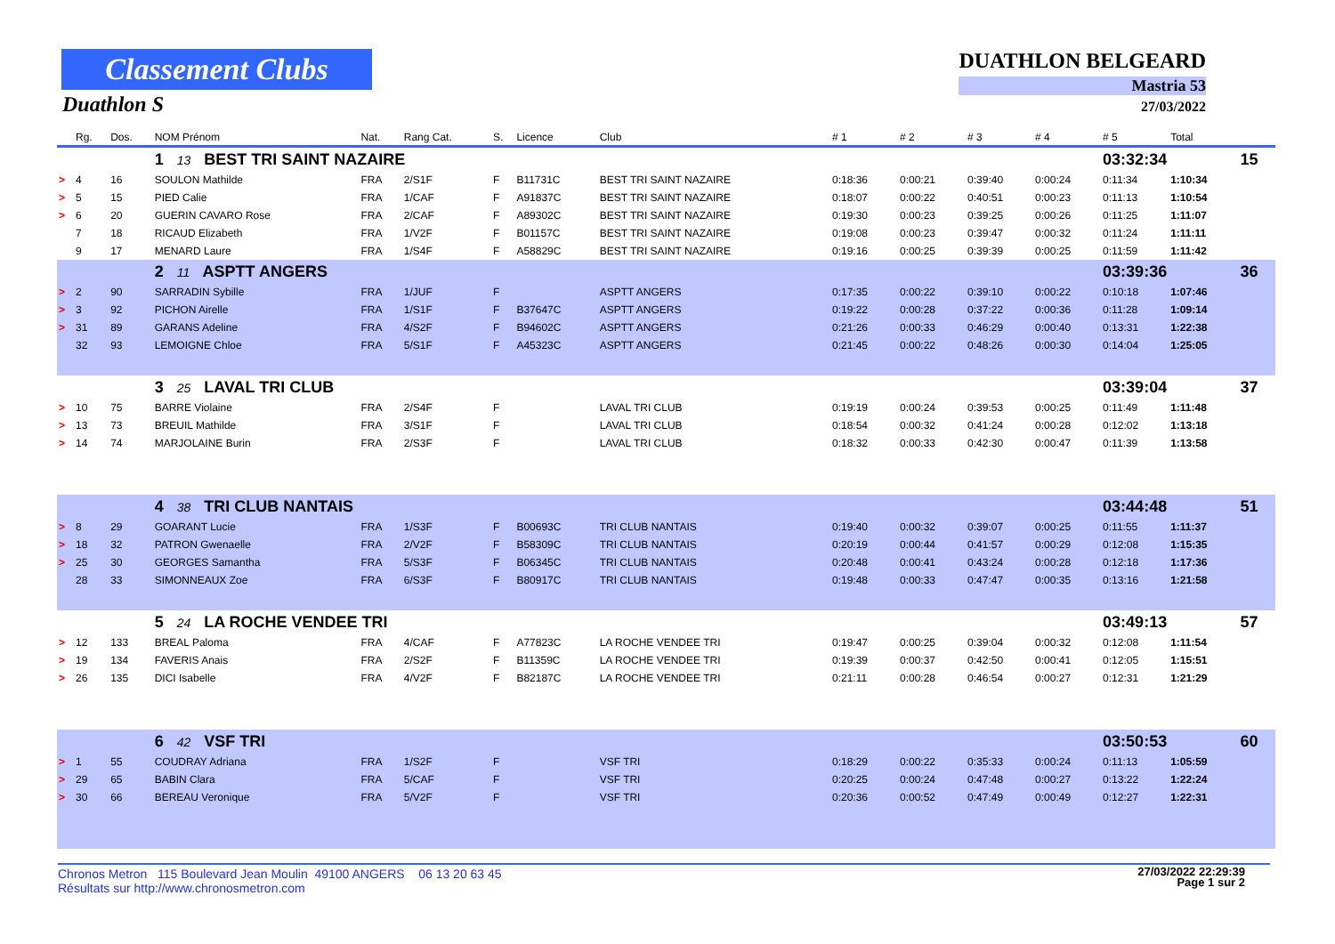Classement Clubs
Duathlon S
DUATHLON BELGEARD
Mastria 53
27/03/2022
| | Rg. | Dos. | NOM Prénom | Nat. | Rang Cat. | S. | Licence | Club | # 1 | # 2 | # 3 | # 4 | # 5 | Total | |
| --- | --- | --- | --- | --- | --- | --- | --- | --- | --- | --- | --- | --- | --- | --- | --- |
| | | | 1 13 BEST TRI SAINT NAZAIRE | | | | | | | | | | 03:32:34 | | 15 |
| > | 4 | 16 | SOULON Mathilde | FRA | 2/S1F | F | B11731C | BEST TRI SAINT NAZAIRE | 0:18:36 | 0:00:21 | 0:39:40 | 0:00:24 | 0:11:34 | 1:10:34 | |
| > | 5 | 15 | PIED Calie | FRA | 1/CAF | F | A91837C | BEST TRI SAINT NAZAIRE | 0:18:07 | 0:00:22 | 0:40:51 | 0:00:23 | 0:11:13 | 1:10:54 | |
| > | 6 | 20 | GUERIN CAVARO Rose | FRA | 2/CAF | F | A89302C | BEST TRI SAINT NAZAIRE | 0:19:30 | 0:00:23 | 0:39:25 | 0:00:26 | 0:11:25 | 1:11:07 | |
| | 7 | 18 | RICAUD Elizabeth | FRA | 1/V2F | F | B01157C | BEST TRI SAINT NAZAIRE | 0:19:08 | 0:00:23 | 0:39:47 | 0:00:32 | 0:11:24 | 1:11:11 | |
| | 9 | 17 | MENARD Laure | FRA | 1/S4F | F | A58829C | BEST TRI SAINT NAZAIRE | 0:19:16 | 0:00:25 | 0:39:39 | 0:00:25 | 0:11:59 | 1:11:42 | |
| | | | 2 11 ASPTT ANGERS | | | | | | | | | | 03:39:36 | | 36 |
| > | 2 | 90 | SARRADIN Sybille | FRA | 1/JUF | F | | ASPTT ANGERS | 0:17:35 | 0:00:22 | 0:39:10 | 0:00:22 | 0:10:18 | 1:07:46 | |
| > | 3 | 92 | PICHON Airelle | FRA | 1/S1F | F | B37647C | ASPTT ANGERS | 0:19:22 | 0:00:28 | 0:37:22 | 0:00:36 | 0:11:28 | 1:09:14 | |
| > | 31 | 89 | GARANS Adeline | FRA | 4/S2F | F | B94602C | ASPTT ANGERS | 0:21:26 | 0:00:33 | 0:46:29 | 0:00:40 | 0:13:31 | 1:22:38 | |
| | 32 | 93 | LEMOIGNE Chloe | FRA | 5/S1F | F | A45323C | ASPTT ANGERS | 0:21:45 | 0:00:22 | 0:48:26 | 0:00:30 | 0:14:04 | 1:25:05 | |
| | | | 3 25 LAVAL TRI CLUB | | | | | | | | | | 03:39:04 | | 37 |
| > | 10 | 75 | BARRE Violaine | FRA | 2/S4F | F | | LAVAL TRI CLUB | 0:19:19 | 0:00:24 | 0:39:53 | 0:00:25 | 0:11:49 | 1:11:48 | |
| > | 13 | 73 | BREUIL Mathilde | FRA | 3/S1F | F | | LAVAL TRI CLUB | 0:18:54 | 0:00:32 | 0:41:24 | 0:00:28 | 0:12:02 | 1:13:18 | |
| > | 14 | 74 | MARJOLAINE Burin | FRA | 2/S3F | F | | LAVAL TRI CLUB | 0:18:32 | 0:00:33 | 0:42:30 | 0:00:47 | 0:11:39 | 1:13:58 | |
| | | | 4 38 TRI CLUB NANTAIS | | | | | | | | | | 03:44:48 | | 51 |
| > | 8 | 29 | GOARANT Lucie | FRA | 1/S3F | F | B00693C | TRI CLUB NANTAIS | 0:19:40 | 0:00:32 | 0:39:07 | 0:00:25 | 0:11:55 | 1:11:37 | |
| > | 18 | 32 | PATRON Gwenaelle | FRA | 2/V2F | F | B58309C | TRI CLUB NANTAIS | 0:20:19 | 0:00:44 | 0:41:57 | 0:00:29 | 0:12:08 | 1:15:35 | |
| > | 25 | 30 | GEORGES Samantha | FRA | 5/S3F | F | B06345C | TRI CLUB NANTAIS | 0:20:48 | 0:00:41 | 0:43:24 | 0:00:28 | 0:12:18 | 1:17:36 | |
| | 28 | 33 | SIMONNEAUX Zoe | FRA | 6/S3F | F | B80917C | TRI CLUB NANTAIS | 0:19:48 | 0:00:33 | 0:47:47 | 0:00:35 | 0:13:16 | 1:21:58 | |
| | | | 5 24 LA ROCHE VENDEE TRI | | | | | | | | | | 03:49:13 | | 57 |
| > | 12 | 133 | BREAL Paloma | FRA | 4/CAF | F | A77823C | LA ROCHE VENDEE TRI | 0:19:47 | 0:00:25 | 0:39:04 | 0:00:32 | 0:12:08 | 1:11:54 | |
| > | 19 | 134 | FAVERIS Anais | FRA | 2/S2F | F | B11359C | LA ROCHE VENDEE TRI | 0:19:39 | 0:00:37 | 0:42:50 | 0:00:41 | 0:12:05 | 1:15:51 | |
| > | 26 | 135 | DICI Isabelle | FRA | 4/V2F | F | B82187C | LA ROCHE VENDEE TRI | 0:21:11 | 0:00:28 | 0:46:54 | 0:00:27 | 0:12:31 | 1:21:29 | |
| | | | 6 42 VSF TRI | | | | | | | | | | 03:50:53 | | 60 |
| > | 1 | 55 | COUDRAY Adriana | FRA | 1/S2F | F | | VSF TRI | 0:18:29 | 0:00:22 | 0:35:33 | 0:00:24 | 0:11:13 | 1:05:59 | |
| > | 29 | 65 | BABIN Clara | FRA | 5/CAF | F | | VSF TRI | 0:20:25 | 0:00:24 | 0:47:48 | 0:00:27 | 0:13:22 | 1:22:24 | |
| > | 30 | 66 | BEREAU Veronique | FRA | 5/V2F | F | | VSF TRI | 0:20:36 | 0:00:52 | 0:47:49 | 0:00:49 | 0:12:27 | 1:22:31 | |
Chronos Metron 115 Boulevard Jean Moulin 49100 ANGERS 06 13 20 63 45
Résultats sur http://www.chronosmetron.com
27/03/2022 22:29:39
Page 1 sur 2